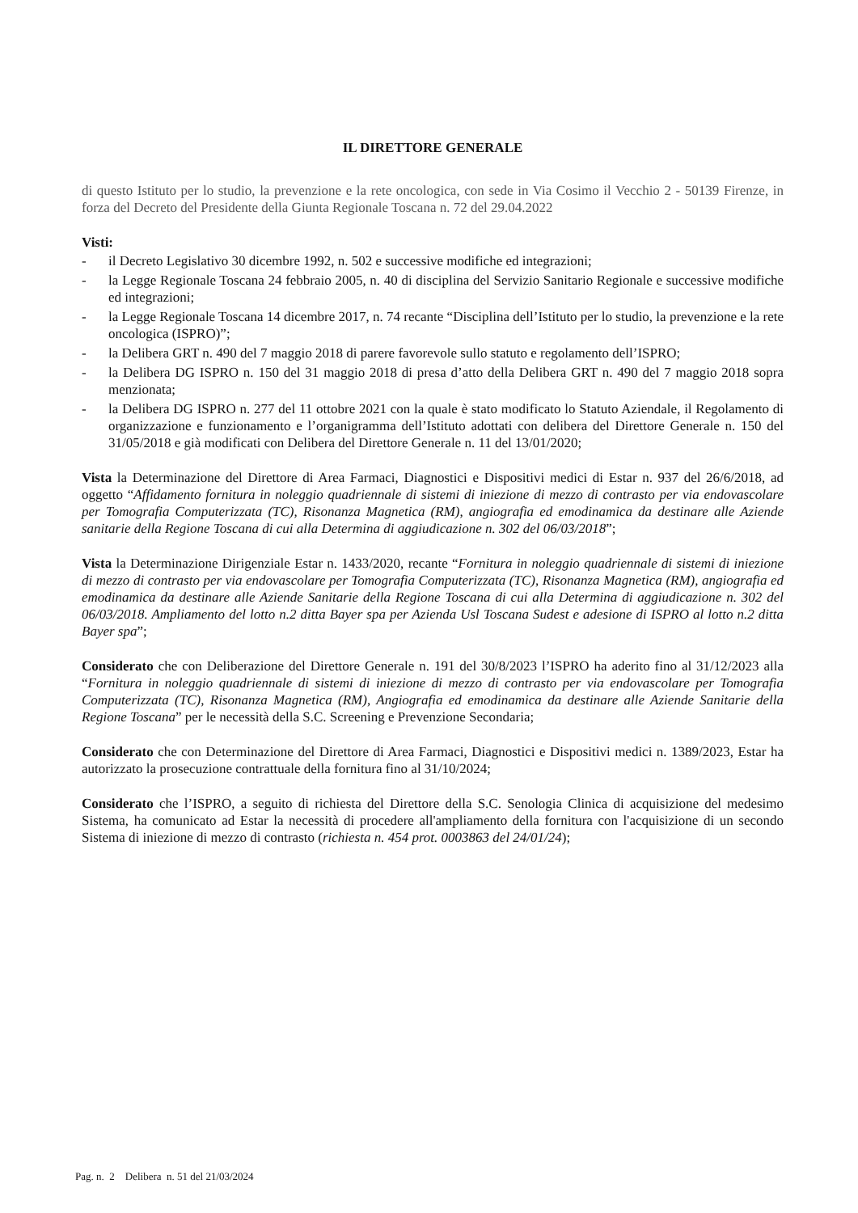IL DIRETTORE GENERALE
di questo Istituto per lo studio, la prevenzione e la rete oncologica, con sede in Via Cosimo il Vecchio 2 - 50139 Firenze, in forza del Decreto del Presidente della Giunta Regionale Toscana n. 72 del 29.04.2022
Visti:
- il Decreto Legislativo 30 dicembre 1992, n. 502 e successive modifiche ed integrazioni;
- la Legge Regionale Toscana 24 febbraio 2005, n. 40 di disciplina del Servizio Sanitario Regionale e successive modifiche ed integrazioni;
- la Legge Regionale Toscana 14 dicembre 2017, n. 74 recante “Disciplina dell’Istituto per lo studio, la prevenzione e la rete oncologica (ISPRO)”;
- la Delibera GRT n. 490 del 7 maggio 2018 di parere favorevole sullo statuto e regolamento dell’ISPRO;
- la Delibera DG ISPRO n. 150 del 31 maggio 2018 di presa d’atto della Delibera GRT n. 490 del 7 maggio 2018 sopra menzionata;
- la Delibera DG ISPRO n. 277 del 11 ottobre 2021 con la quale è stato modificato lo Statuto Aziendale, il Regolamento di organizzazione e funzionamento e l’organigramma dell’Istituto adottati con delibera del Direttore Generale n. 150 del 31/05/2018 e già modificati con Delibera del Direttore Generale n. 11 del 13/01/2020;
Vista la Determinazione del Direttore di Area Farmaci, Diagnostici e Dispositivi medici di Estar n. 937 del 26/6/2018, ad oggetto “Affidamento fornitura in noleggio quadriennale di sistemi di iniezione di mezzo di contrasto per via endovascolare per Tomografia Computerizzata (TC), Risonanza Magnetica (RM), angiografia ed emodinamica da destinare alle Aziende sanitarie della Regione Toscana di cui alla Determina di aggiudicazione n. 302 del 06/03/2018”;
Vista la Determinazione Dirigenziale Estar n. 1433/2020, recante “Fornitura in noleggio quadriennale di sistemi di iniezione di mezzo di contrasto per via endovascolare per Tomografia Computerizzata (TC), Risonanza Magnetica (RM), angiografia ed emodinamica da destinare alle Aziende Sanitarie della Regione Toscana di cui alla Determina di aggiudicazione n. 302 del 06/03/2018. Ampliamento del lotto n.2 ditta Bayer spa per Azienda Usl Toscana Sudest e adesione di ISPRO al lotto n.2 ditta Bayer spa”;
Considerato che con Deliberazione del Direttore Generale n. 191 del 30/8/2023 l’ISPRO ha aderito fino al 31/12/2023 alla “Fornitura in noleggio quadriennale di sistemi di iniezione di mezzo di contrasto per via endovascolare per Tomografia Computerizzata (TC), Risonanza Magnetica (RM), Angiografia ed emodinamica da destinare alle Aziende Sanitarie della Regione Toscana” per le necessità della S.C. Screening e Prevenzione Secondaria;
Considerato che con Determinazione del Direttore di Area Farmaci, Diagnostici e Dispositivi medici n. 1389/2023, Estar ha autorizzato la prosecuzione contrattuale della fornitura fino al 31/10/2024;
Considerato che l’ISPRO, a seguito di richiesta del Direttore della S.C. Senologia Clinica di acquisizione del medesimo Sistema, ha comunicato ad Estar la necessità di procedere all'ampliamento della fornitura con l'acquisizione di un secondo Sistema di iniezione di mezzo di contrasto (richiesta n. 454 prot. 0003863 del 24/01/24);
Pag. n. 2 Delibera n. 51 del 21/03/2024